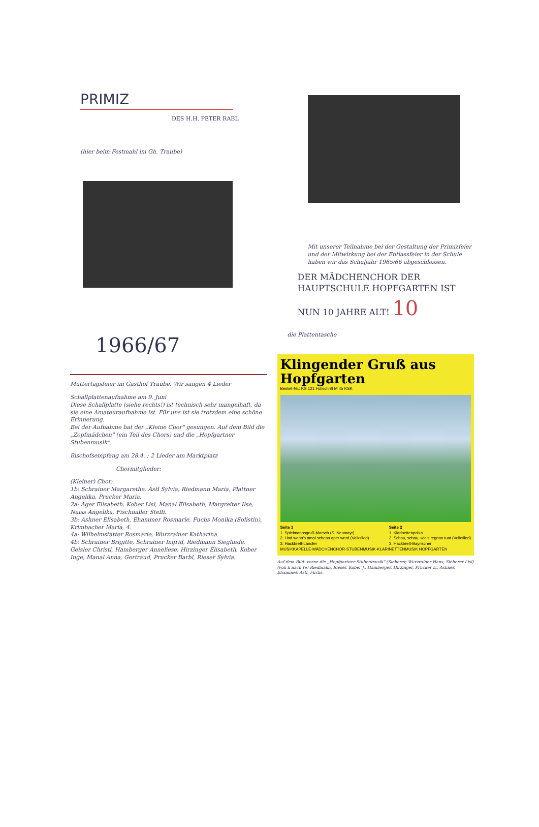PRIMIZ
DES H.H. PETER RABL
(hier beim Festmahl im Gh. Traube)
Mit unserer Teilnahme bei der Gestaltung der Primizfeier und der Mitwirkung bei der Entlassfeier in der Schule haben wir das Schuljahr 1965/66 abgeschlossen.
DER MÄDCHENCHOR DER HAUPTSCHULE HOPFGARTEN IST NUN 10 JAHRE ALT! 10
1966/67
Muttertagsfeier im Gasthof Traube. Wir sangen 4 Lieder
Schallplattenaufnahme am 9. Juni
Diese Schallplatte (siehe rechts!) ist technisch sehr mangelhaft, da sie eine Amateuraufnahme ist. Für uns ist sie trotzdem eine schöne Erinnerung.
Bei der Aufnahme hat der „Kleine Chor" gesungen. Auf dem Bild die „Zopfmädchen" (ein Teil des Chors) und die „Hopfgartner Stubenmusik".
Bischofsempfang am 28.4. ; 2 Lieder am Marktplatz
Chormitglieder:
(Kleiner) Chor:
1b: Schrainer Margarethe, Astl Sylvia, Riedmann Maria, Plattner Angelika, Prucker Maria,
2a: Ager Elisabeth, Kober Lisl, Manal Elisabeth, Margreiter Ilse, Naiss Angelika, Fischnaller Steffi.
3b: Ashner Elisabeth, Ehammer Rosmarie, Fuchs Monika (Solistin), Krimbacher Maria, 4.
4a: Wilhelmstätter Rosmarie, Wurzrainer Katharina.
4b: Schrainer Brigitte, Schrainer Ingrid, Riedmann Sieglinde, Geisler Christl, Hamberger Anneliese, Hirzinger Elisabeth, Kober Inge, Manal Anna, Gertraud, Prucker Barbl, Rieser Sylvia.
die Plattentasche
Klingender Gruß aus Hopfgarten
Bestell-Nr.: KS 121 Füllschrift M 45 KSK
Seite 1
1. Spielmannsgruß-Marsch (S. Neumayr)
2. Und wann's amol schean aper werd (Volkslied)
3. Hackbrett-Ländler
Seite 2
1. Klarinettenpolka
2. Schau, schau, wie's regnan tuat (Volkslied)
3. Hackbrett-Bayrischer
MUSIKKAPELLE-MÄDCHENCHOR-STUBENMUSIK-KLARINETTENMUSIK HOPFGARTEN
Auf dem Bild: vorne die „Hopfgartner Stubenmusik" (Sieberer, Wurzrainer Hans, Sieberer Lisl) (von li nach re) Riedmann, Rieser, Kober J., Hamberger, Hirzinger, Prucker E., Ashner, Ehammer, Astl, Fuchs.